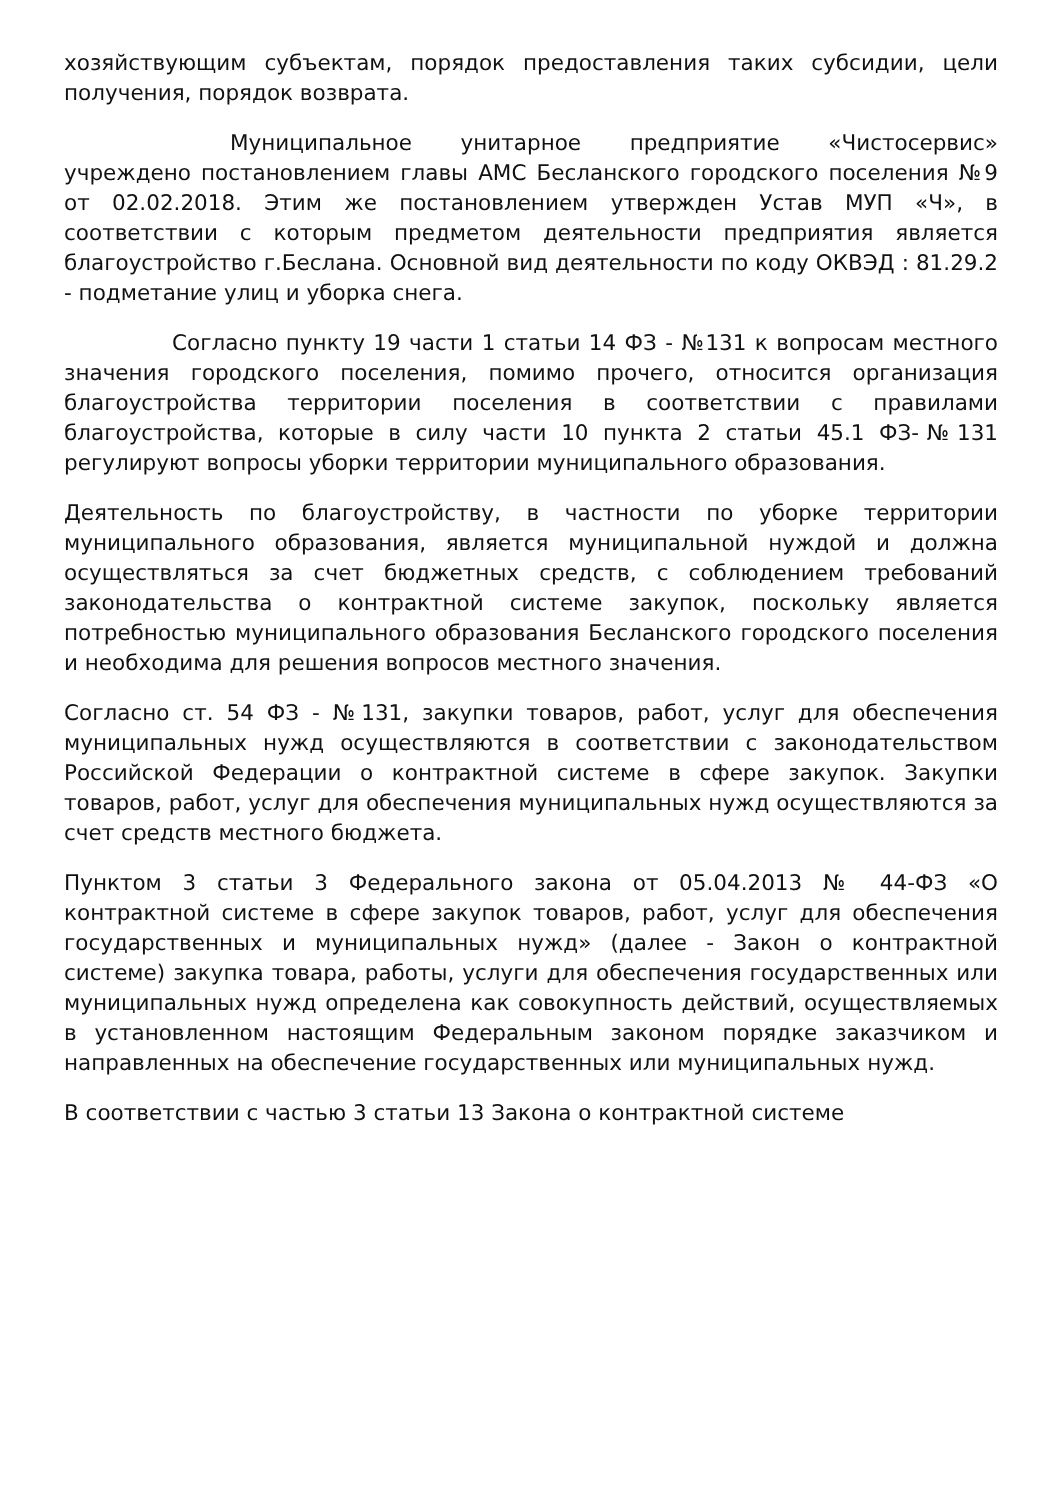хозяйствующим субъектам, порядок предоставления таких субсидии, цели получения, порядок возврата.
Муниципальное унитарное предприятие «Чистосервис» учреждено постановлением главы АМС Бесланского городского поселения №9 от 02.02.2018. Этим же постановлением утвержден Устав МУП «Ч», в соответствии с которым предметом деятельности предприятия является благоустройство г.Беслана. Основной вид деятельности по коду ОКВЭД : 81.29.2 - подметание улиц и уборка снега.
Согласно пункту 19 части 1 статьи 14 ФЗ - №131 к вопросам местного значения городского поселения, помимо прочего, относится организация благоустройства территории поселения в соответствии с правилами благоустройства, которые в силу части 10 пункта 2 статьи 45.1 ФЗ-№131 регулируют вопросы уборки территории муниципального образования.
Деятельность по благоустройству, в частности по уборке территории муниципального образования, является муниципальной нуждой и должна осуществляться за счет бюджетных средств, с соблюдением требований законодательства о контрактной системе закупок, поскольку является потребностью муниципального образования Бесланского городского поселения и необходима для решения вопросов местного значения.
Согласно ст. 54 ФЗ - №131, закупки товаров, работ, услуг для обеспечения муниципальных нужд осуществляются в соответствии с законодательством Российской Федерации о контрактной системе в сфере закупок. Закупки товаров, работ, услуг для обеспечения муниципальных нужд осуществляются за счет средств местного бюджета.
Пунктом 3 статьи 3 Федерального закона от 05.04.2013 № 44-ФЗ «О контрактной системе в сфере закупок товаров, работ, услуг для обеспечения государственных и муниципальных нужд» (далее - Закон о контрактной системе) закупка товара, работы, услуги для обеспечения государственных или муниципальных нужд определена как совокупность действий, осуществляемых в установленном настоящим Федеральным законом порядке заказчиком и направленных на обеспечение государственных или муниципальных нужд.
В соответствии с частью 3 статьи 13 Закона о контрактной системе